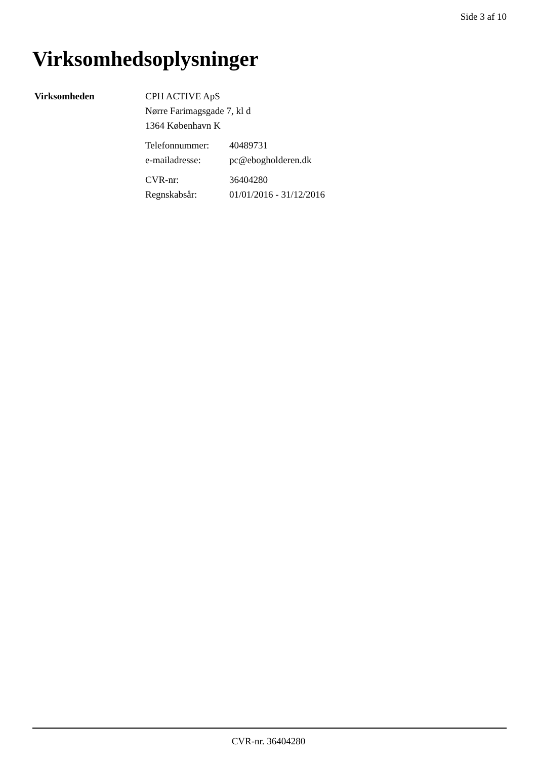Side 3 af 10
Virksomhedsoplysninger
| Virksomheden | CPH ACTIVE ApS Nørre Farimagsgade 7, kl d 1364 København K / Telefonnummer: / 40489731 / / e-mailadresse: / pc@ebogholderen.dk / / CVR-nr: / 36404280 / / Regnskabsår: / 01/01/2016 - 31/12/2016 / |
CVR-nr. 36404280